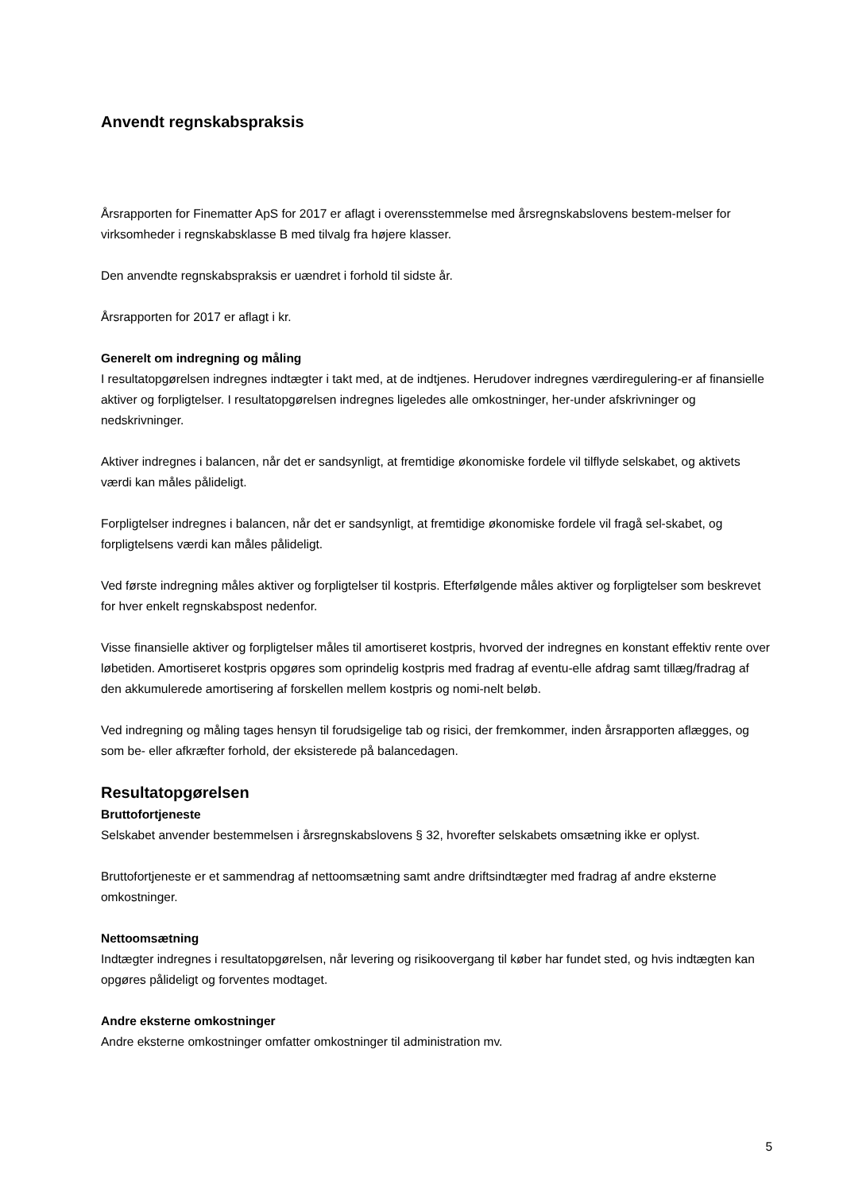Anvendt regnskabspraksis
Årsrapporten for Finematter ApS for 2017 er aflagt i overensstemmelse med årsregnskabslovens bestem-melser for virksomheder i regnskabsklasse B med tilvalg fra højere klasser.
Den anvendte regnskabspraksis er uændret i forhold til sidste år.
Årsrapporten for 2017 er aflagt i kr.
Generelt om indregning og måling
I resultatopgørelsen indregnes indtægter i takt med, at de indtjenes. Herudover indregnes værdiregulering-er af finansielle aktiver og forpligtelser. I resultatopgørelsen indregnes ligeledes alle omkostninger, her-under afskrivninger og nedskrivninger.
Aktiver indregnes i balancen, når det er sandsynligt, at fremtidige økonomiske fordele vil tilflyde selskabet, og aktivets værdi kan måles pålideligt.
Forpligtelser indregnes i balancen, når det er sandsynligt, at fremtidige økonomiske fordele vil fragå sel-skabet, og forpligtelsens værdi kan måles pålideligt.
Ved første indregning måles aktiver og forpligtelser til kostpris. Efterfølgende måles aktiver og forpligtelser som beskrevet for hver enkelt regnskabspost nedenfor.
Visse finansielle aktiver og forpligtelser måles til amortiseret kostpris, hvorved der indregnes en konstant effektiv rente over løbetiden. Amortiseret kostpris opgøres som oprindelig kostpris med fradrag af eventu-elle afdrag samt tillæg/fradrag af den akkumulerede amortisering af forskellen mellem kostpris og nomi-nelt beløb.
Ved indregning og måling tages hensyn til forudsigelige tab og risici, der fremkommer, inden årsrapporten aflægges, og som be- eller afkræfter forhold, der eksisterede på balancedagen.
Resultatopgørelsen
Bruttofortjeneste
Selskabet anvender bestemmelsen i årsregnskabslovens § 32, hvorefter selskabets omsætning ikke er oplyst.
Bruttofortjeneste er et sammendrag af nettoomsætning samt andre driftsindtægter med fradrag af andre eksterne omkostninger.
Nettoomsætning
Indtægter indregnes i resultatopgørelsen, når levering og risikoovergang til køber har fundet sted, og hvis indtægten kan opgøres pålideligt og forventes modtaget.
Andre eksterne omkostninger
Andre eksterne omkostninger omfatter omkostninger til administration mv.
5